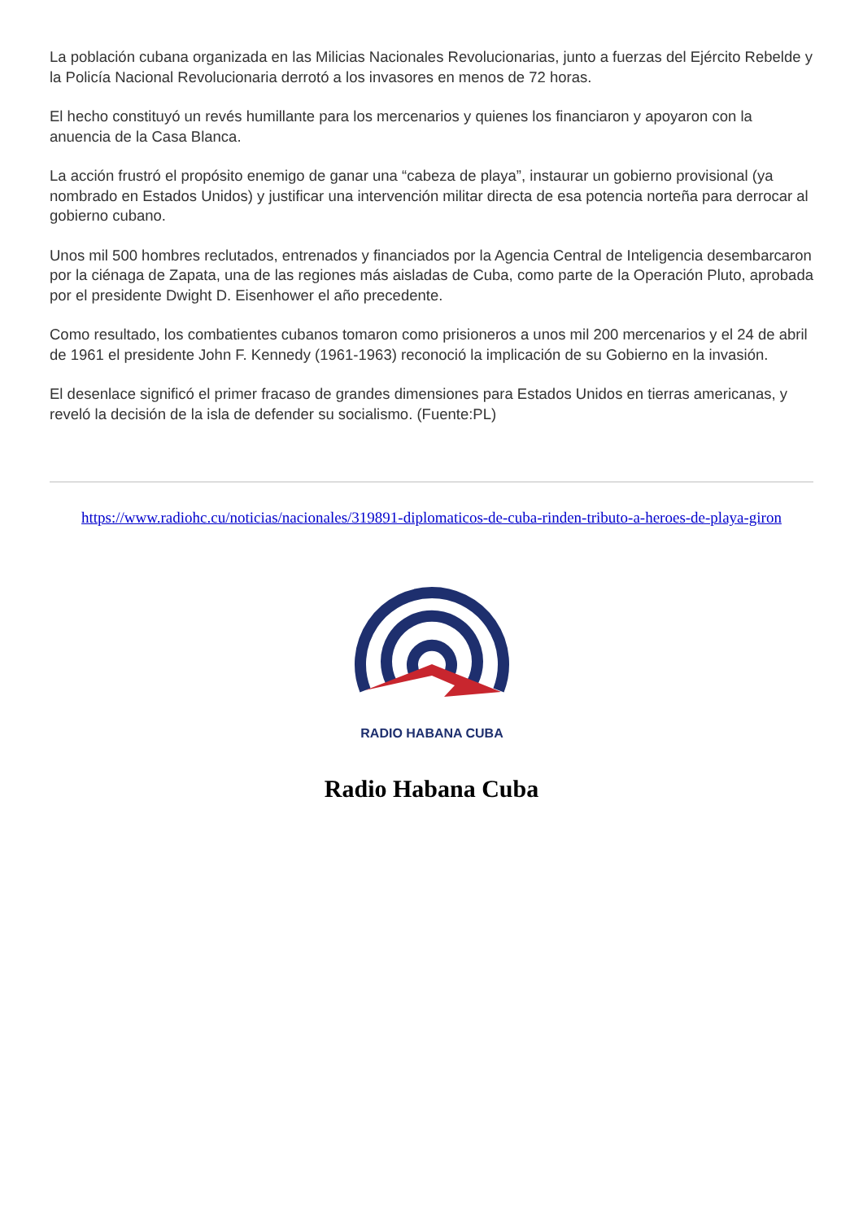La población cubana organizada en las Milicias Nacionales Revolucionarias, junto a fuerzas del Ejército Rebelde y la Policía Nacional Revolucionaria derrotó a los invasores en menos de 72 horas.
El hecho constituyó un revés humillante para los mercenarios y quienes los financiaron y apoyaron con la anuencia de la Casa Blanca.
La acción frustró el propósito enemigo de ganar una “cabeza de playa”, instaurar un gobierno provisional (ya nombrado en Estados Unidos) y justificar una intervención militar directa de esa potencia norteña para derrocar al gobierno cubano.
Unos mil 500 hombres reclutados, entrenados y financiados por la Agencia Central de Inteligencia desembarcaron por la ciénaga de Zapata, una de las regiones más aisladas de Cuba, como parte de la Operación Pluto, aprobada por el presidente Dwight D. Eisenhower el año precedente.
Como resultado, los combatientes cubanos tomaron como prisioneros a unos mil 200 mercenarios y el 24 de abril de 1961 el presidente John F. Kennedy (1961-1963) reconoció la implicación de su Gobierno en la invasión.
El desenlace significó el primer fracaso de grandes dimensiones para Estados Unidos en tierras americanas, y reveló la decisión de la isla de defender su socialismo. (Fuente:PL)
https://www.radiohc.cu/noticias/nacionales/319891-diplomaticos-de-cuba-rinden-tributo-a-heroes-de-playa-giron
RADIO HABANA CUBA
Radio Habana Cuba